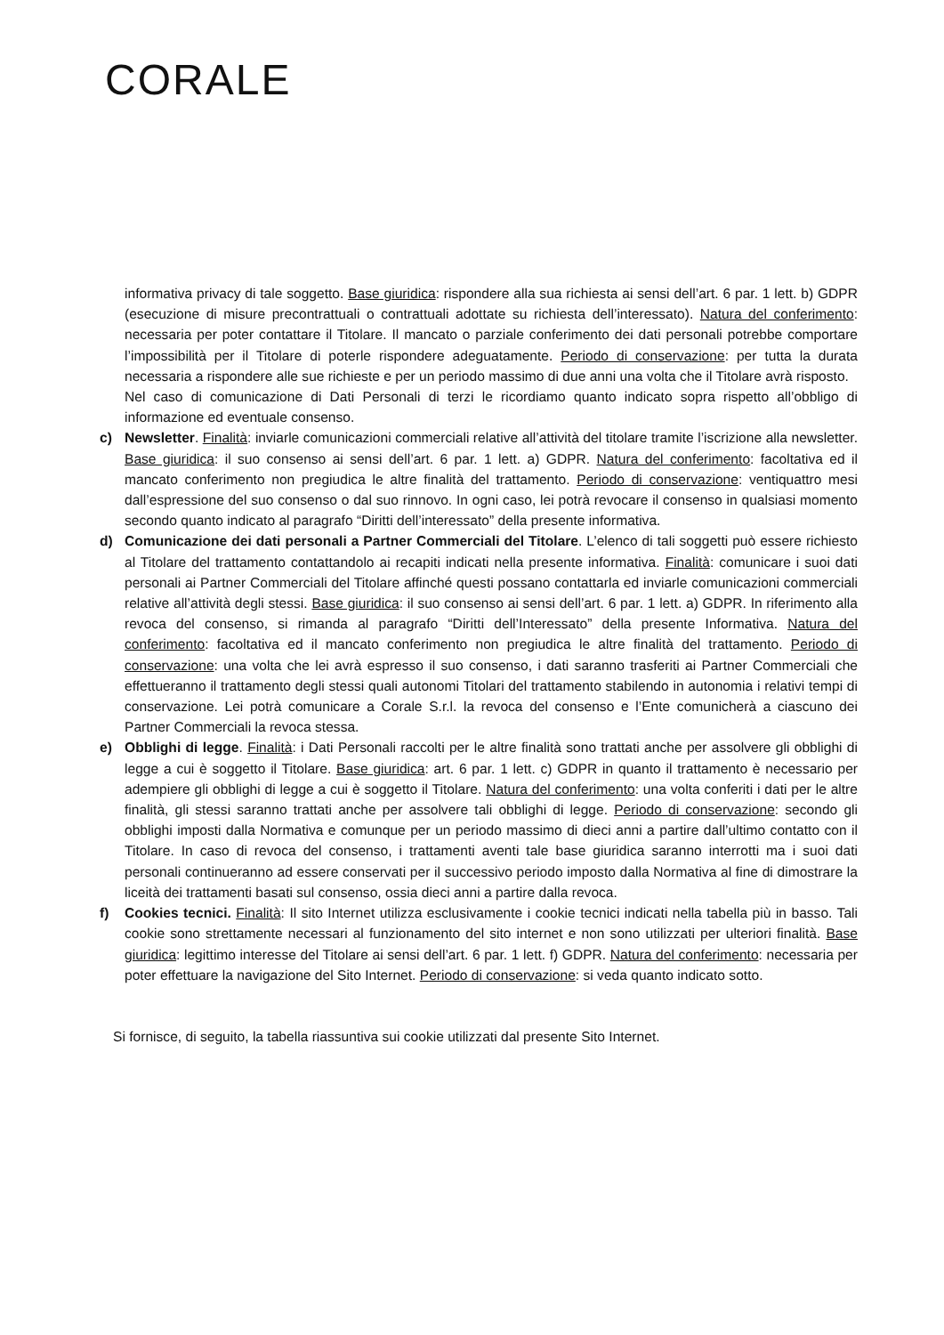CORALE
informativa privacy di tale soggetto. Base giuridica: rispondere alla sua richiesta ai sensi dell’art. 6 par. 1 lett. b) GDPR (esecuzione di misure precontrattuali o contrattuali adottate su richiesta dell’interessato). Natura del conferimento: necessaria per poter contattare il Titolare. Il mancato o parziale conferimento dei dati personali potrebbe comportare l’impossibilità per il Titolare di poterle rispondere adeguatamente. Periodo di conservazione: per tutta la durata necessaria a rispondere alle sue richieste e per un periodo massimo di due anni una volta che il Titolare avrà risposto.
Nel caso di comunicazione di Dati Personali di terzi le ricordiamo quanto indicato sopra rispetto all’obbligo di informazione ed eventuale consenso.
c) Newsletter. Finalità: inviarle comunicazioni commerciali relative all’attività del titolare tramite l’iscrizione alla newsletter. Base giuridica: il suo consenso ai sensi dell’art. 6 par. 1 lett. a) GDPR. Natura del conferimento: facoltativa ed il mancato conferimento non pregiudica le altre finalità del trattamento. Periodo di conservazione: ventiquattro mesi dall’espressione del suo consenso o dal suo rinnovo. In ogni caso, lei potrà revocare il consenso in qualsiasi momento secondo quanto indicato al paragrafo “Diritti dell’interessato” della presente informativa.
d) Comunicazione dei dati personali a Partner Commerciali del Titolare. L’elenco di tali soggetti può essere richiesto al Titolare del trattamento contattandolo ai recapiti indicati nella presente informativa. Finalità: comunicare i suoi dati personali ai Partner Commerciali del Titolare affinché questi possano contattarla ed inviarle comunicazioni commerciali relative all’attività degli stessi. Base giuridica: il suo consenso ai sensi dell’art. 6 par. 1 lett. a) GDPR. In riferimento alla revoca del consenso, si rimanda al paragrafo “Diritti dell’Interessato” della presente Informativa. Natura del conferimento: facoltativa ed il mancato conferimento non pregiudica le altre finalità del trattamento. Periodo di conservazione: una volta che lei avrà espresso il suo consenso, i dati saranno trasferiti ai Partner Commerciali che effettueranno il trattamento degli stessi quali autonomi Titolari del trattamento stabilendo in autonomia i relativi tempi di conservazione. Lei potrà comunicare a Corale S.r.l. la revoca del consenso e l’Ente comunicherà a ciascuno dei Partner Commerciali la revoca stessa.
e) Obblighi di legge. Finalità: i Dati Personali raccolti per le altre finalità sono trattati anche per assolvere gli obblighi di legge a cui è soggetto il Titolare. Base giuridica: art. 6 par. 1 lett. c) GDPR in quanto il trattamento è necessario per adempiere gli obblighi di legge a cui è soggetto il Titolare. Natura del conferimento: una volta conferiti i dati per le altre finalità, gli stessi saranno trattati anche per assolvere tali obblighi di legge. Periodo di conservazione: secondo gli obblighi imposti dalla Normativa e comunque per un periodo massimo di dieci anni a partire dall’ultimo contatto con il Titolare. In caso di revoca del consenso, i trattamenti aventi tale base giuridica saranno interrotti ma i suoi dati personali continueranno ad essere conservati per il successivo periodo imposto dalla Normativa al fine di dimostrare la liceità dei trattamenti basati sul consenso, ossia dieci anni a partire dalla revoca.
f) Cookies tecnici. Finalità: Il sito Internet utilizza esclusivamente i cookie tecnici indicati nella tabella più in basso. Tali cookie sono strettamente necessari al funzionamento del sito internet e non sono utilizzati per ulteriori finalità. Base giuridica: legittimo interesse del Titolare ai sensi dell’art. 6 par. 1 lett. f) GDPR. Natura del conferimento: necessaria per poter effettuare la navigazione del Sito Internet. Periodo di conservazione: si veda quanto indicato sotto.
Si fornisce, di seguito, la tabella riassuntiva sui cookie utilizzati dal presente Sito Internet.